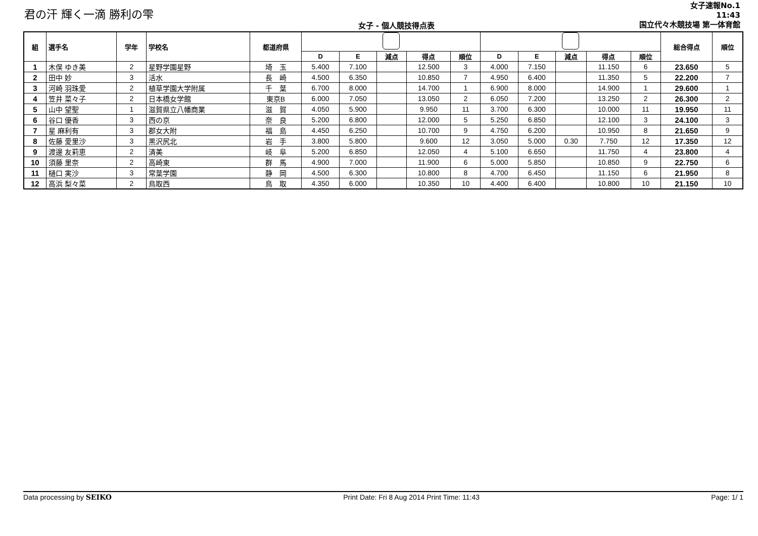君の汗 輝く一滴 勝利の雫
女子 - 個人競技得点表
女子速報No.1
11:43
国立代々木競技場 第一体育館
| 組 | 選手名 | 学年 | 学校名 | 都道府県 | | | | | | | | | | | 総合得点 | 順位 |
| --- | --- | --- | --- | --- | --- | --- | --- | --- | --- | --- | --- | --- | --- | --- | --- | --- |
| | | | | | D | E | 減点 | 得点 | 順位 | D | E | 減点 | 得点 | 順位 | | |
| 1 | 木俣 ゆき美 | 2 | 星野学園星野 | 埼 玉 | 5.400 | 7.100 | | 12.500 | 3 | 4.000 | 7.150 | | 11.150 | 6 | 23.650 | 5 |
| 2 | 田中 妙 | 3 | 活水 | 長 崎 | 4.500 | 6.350 | | 10.850 | 7 | 4.950 | 6.400 | | 11.350 | 5 | 22.200 | 7 |
| 3 | 河崎 羽珠愛 | 2 | 植草学園大学附属 | 千 葉 | 6.700 | 8.000 | | 14.700 | 1 | 6.900 | 8.000 | | 14.900 | 1 | 29.600 | 1 |
| 4 | 笠井 菜々子 | 2 | 日本橋女学館 | 東京B | 6.000 | 7.050 | | 13.050 | 2 | 6.050 | 7.200 | | 13.250 | 2 | 26.300 | 2 |
| 5 | 山中 望聖 | 1 | 滋賀県立八幡商業 | 滋 賀 | 4.050 | 5.900 | | 9.950 | 11 | 3.700 | 6.300 | | 10.000 | 11 | 19.950 | 11 |
| 6 | 谷口 優香 | 3 | 西の京 | 奈 良 | 5.200 | 6.800 | | 12.000 | 5 | 5.250 | 6.850 | | 12.100 | 3 | 24.100 | 3 |
| 7 | 星 麻利有 | 3 | 郡女大附 | 福 島 | 4.450 | 6.250 | | 10.700 | 9 | 4.750 | 6.200 | | 10.950 | 8 | 21.650 | 9 |
| 8 | 佐藤 愛里沙 | 3 | 黒沢尻北 | 岩 手 | 3.800 | 5.800 | | 9.600 | 12 | 3.050 | 5.000 | 0.30 | 7.750 | 12 | 17.350 | 12 |
| 9 | 渡邊 友莉恵 | 2 | 済美 | 岐 阜 | 5.200 | 6.850 | | 12.050 | 4 | 5.100 | 6.650 | | 11.750 | 4 | 23.800 | 4 |
| 10 | 須藤 里奈 | 2 | 高崎東 | 群 馬 | 4.900 | 7.000 | | 11.900 | 6 | 5.000 | 5.850 | | 10.850 | 9 | 22.750 | 6 |
| 11 | 樋口 実沙 | 3 | 常葉学園 | 静 岡 | 4.500 | 6.300 | | 10.800 | 8 | 4.700 | 6.450 | | 11.150 | 6 | 21.950 | 8 |
| 12 | 高浜 梨々菜 | 2 | 鳥取西 | 鳥 取 | 4.350 | 6.000 | | 10.350 | 10 | 4.400 | 6.400 | | 10.800 | 10 | 21.150 | 10 |
Data processing by SEIKO Print Date: Fri 8 Aug 2014 Print Time: 11:43 Page: 1/ 1